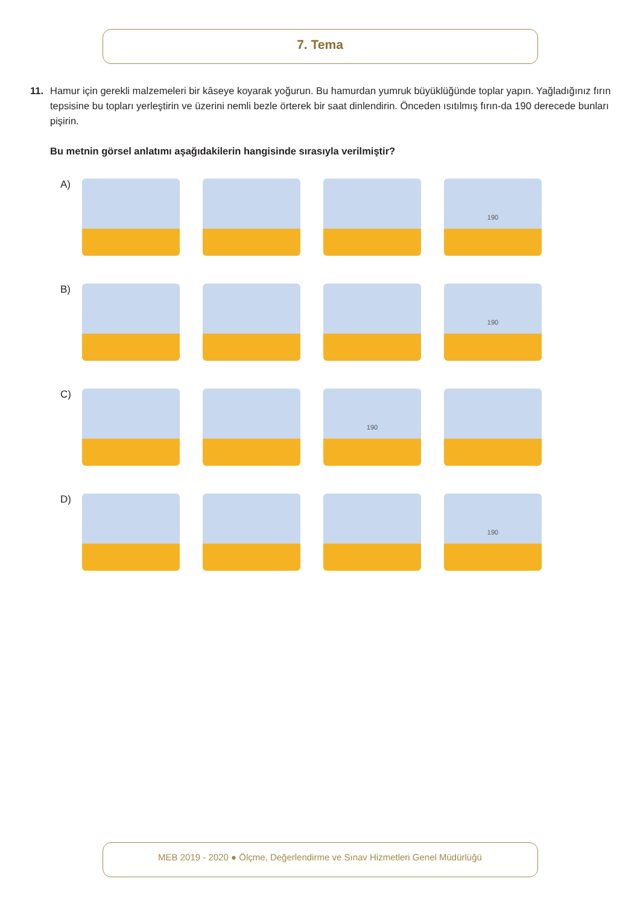7. Tema
11.
Hamur için gerekli malzemeleri bir kâseye koyarak yoğurun. Bu hamurdan yumruk büyüklüğünde toplar yapın. Yağladığınız fırın tepsisine bu topları yerleştirin ve üzerini nemli bezle örterek bir saat dinlendirin. Önceden ısıtılmış fırın-da 190 derecede bunları pişirin.
Bu metnin görsel anlatımı aşağıdakilerin hangisinde sırasıyla verilmiştir?
A)
190
B)
190
C)
190
D)
190
MEB 2019 - 2020 ● Ölçme, Değerlendirme ve Sınav Hizmetleri Genel Müdürlüğü